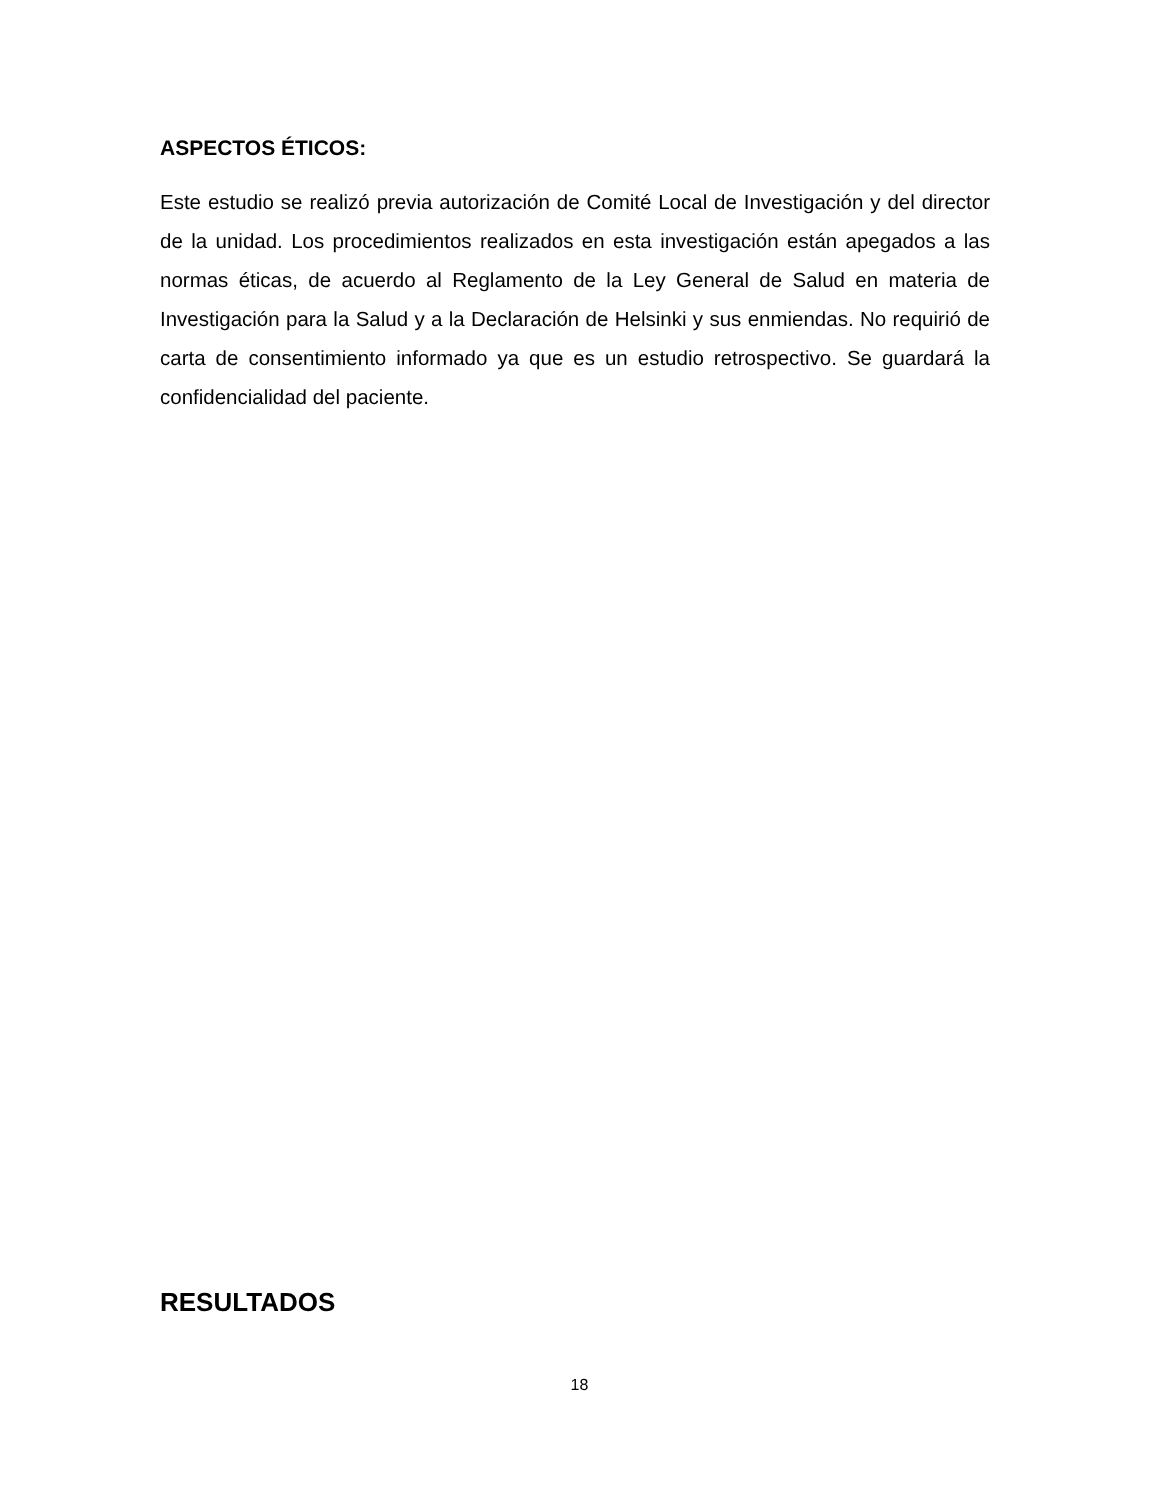ASPECTOS ÉTICOS:
Este estudio se realizó previa autorización de Comité Local de Investigación y del director de la unidad. Los procedimientos realizados en esta investigación están apegados a las normas éticas, de acuerdo al Reglamento de la Ley General de Salud en materia de Investigación para la Salud y a la Declaración de Helsinki y sus enmiendas. No requirió de carta de consentimiento informado ya que es un estudio retrospectivo. Se guardará la confidencialidad del paciente.
RESULTADOS
18